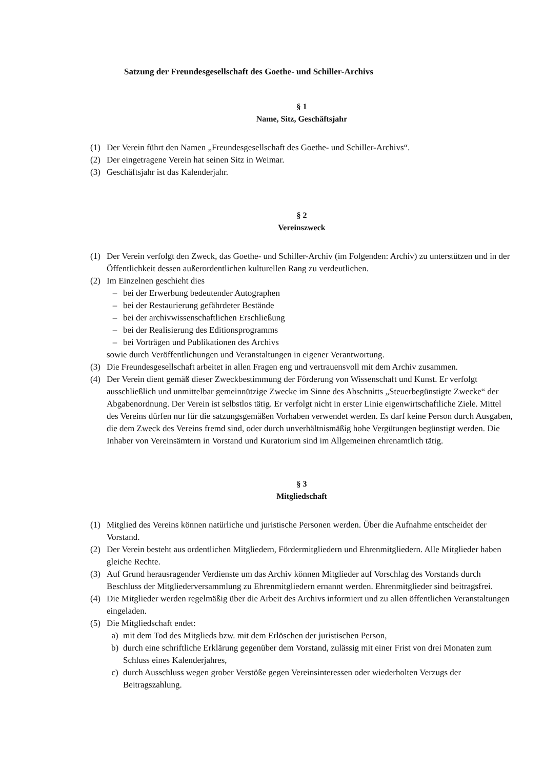Satzung der Freundesgesellschaft des Goethe- und Schiller-Archivs
§ 1
Name, Sitz, Geschäftsjahr
(1) Der Verein führt den Namen „Freundesgesellschaft des Goethe- und Schiller-Archivs“.
(2) Der eingetragene Verein hat seinen Sitz in Weimar.
(3) Geschäftsjahr ist das Kalenderjahr.
§ 2
Vereinszweck
(1) Der Verein verfolgt den Zweck, das Goethe- und Schiller-Archiv (im Folgenden: Archiv) zu unterstützen und in der Öffentlichkeit dessen außerordentlichen kulturellen Rang zu verdeutlichen.
(2) Im Einzelnen geschieht dies
– bei der Erwerbung bedeutender Autographen
– bei der Restaurierung gefährdeter Bestände
– bei der archivwissenschaftlichen Erschließung
– bei der Realisierung des Editionsprogramms
– bei Vorträgen und Publikationen des Archivs
sowie durch Veröffentlichungen und Veranstaltungen in eigener Verantwortung.
(3) Die Freundesgesellschaft arbeitet in allen Fragen eng und vertrauensvoll mit dem Archiv zusammen.
(4) Der Verein dient gemäß dieser Zweckbestimmung der Förderung von Wissenschaft und Kunst. Er verfolgt ausschließlich und unmittelbar gemeinnützige Zwecke im Sinne des Abschnitts „Steuerbegünstigte Zwecke“ der Abgabenordnung. Der Verein ist selbstlos tätig. Er verfolgt nicht in erster Linie eigenwirtschaftliche Ziele. Mittel des Vereins dürfen nur für die satzungsgemäßen Vorhaben verwendet werden. Es darf keine Person durch Ausgaben, die dem Zweck des Vereins fremd sind, oder durch unverhältnismäßig hohe Vergütungen begünstigt werden. Die Inhaber von Vereinsämtern in Vorstand und Kuratorium sind im Allgemeinen ehrenamtlich tätig.
§ 3
Mitgliedschaft
(1) Mitglied des Vereins können natürliche und juristische Personen werden. Über die Aufnahme entscheidet der Vorstand.
(2) Der Verein besteht aus ordentlichen Mitgliedern, Fördermitgliedern und Ehrenmitgliedern. Alle Mitglieder haben gleiche Rechte.
(3) Auf Grund herausragender Verdienste um das Archiv können Mitglieder auf Vorschlag des Vorstands durch Beschluss der Mitgliederversammlung zu Ehrenmitgliedern ernannt werden. Ehrenmitglieder sind beitragsfrei.
(4) Die Mitglieder werden regelmäßig über die Arbeit des Archivs informiert und zu allen öffentlichen Veranstaltungen eingeladen.
(5) Die Mitgliedschaft endet:
a) mit dem Tod des Mitglieds bzw. mit dem Erlöschen der juristischen Person,
b) durch eine schriftliche Erklärung gegenüber dem Vorstand, zulässig mit einer Frist von drei Monaten zum Schluss eines Kalenderjahres,
c) durch Ausschluss wegen grober Verstöße gegen Vereinsinteressen oder wiederholten Verzugs der Beitragszahlung.